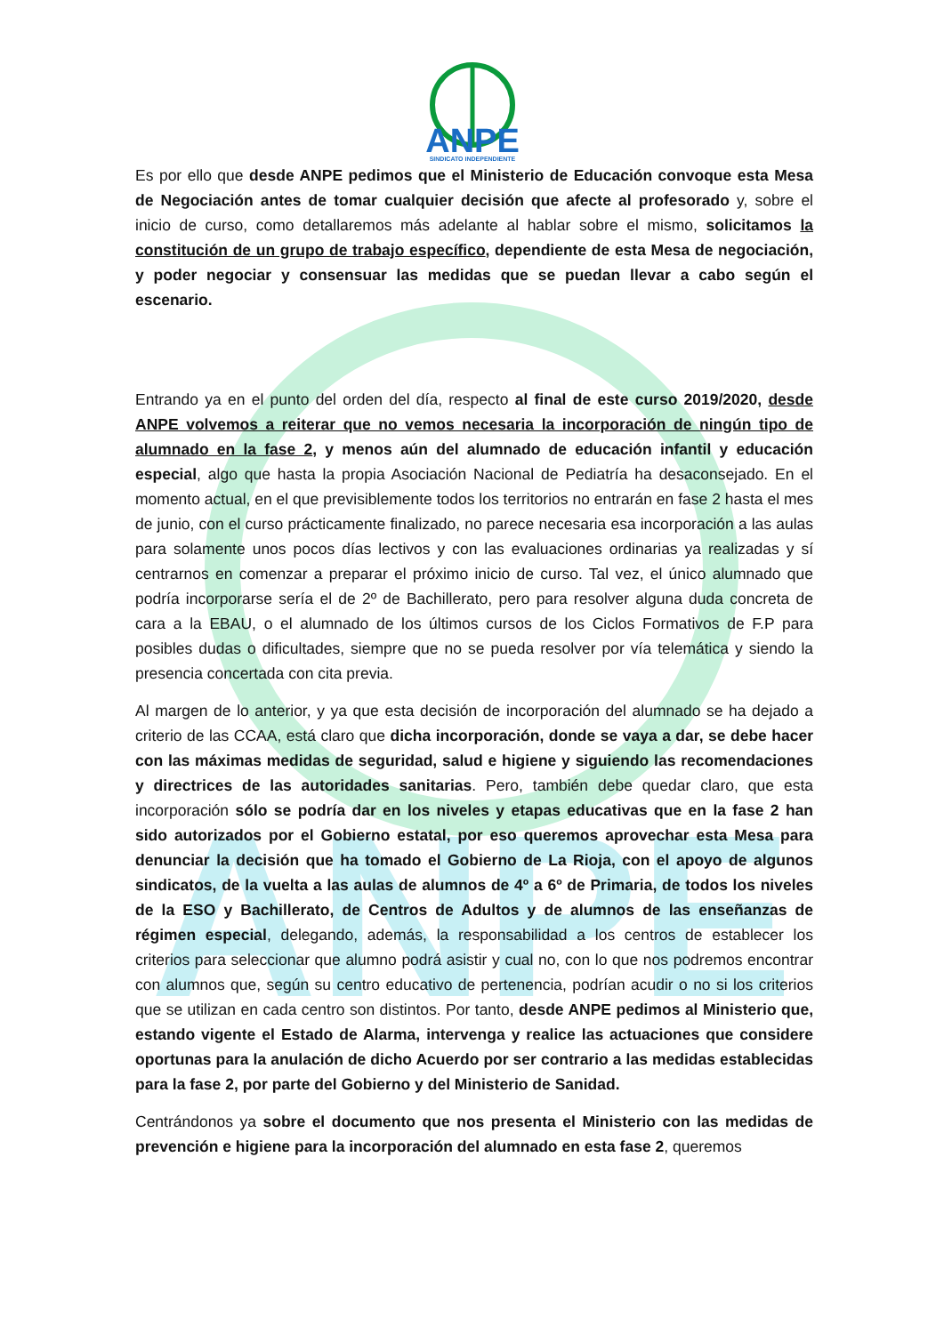ANPE
ANPE
SINDICATO INDEPENDIENTE
Es por ello que desde ANPE pedimos que el Ministerio de Educación convoque esta Mesa de Negociación antes de tomar cualquier decisión que afecte al profesorado y, sobre el inicio de curso, como detallaremos más adelante al hablar sobre el mismo, solicitamos la constitución de un grupo de trabajo específico, dependiente de esta Mesa de negociación, y poder negociar y consensuar las medidas que se puedan llevar a cabo según el escenario.
Entrando ya en el punto del orden del día, respecto al final de este curso 2019/2020, desde ANPE volvemos a reiterar que no vemos necesaria la incorporación de ningún tipo de alumnado en la fase 2, y menos aún del alumnado de educación infantil y educación especial, algo que hasta la propia Asociación Nacional de Pediatría ha desaconsejado. En el momento actual, en el que previsiblemente todos los territorios no entrarán en fase 2 hasta el mes de junio, con el curso prácticamente finalizado, no parece necesaria esa incorporación a las aulas para solamente unos pocos días lectivos y con las evaluaciones ordinarias ya realizadas y sí centrarnos en comenzar a preparar el próximo inicio de curso. Tal vez, el único alumnado que podría incorporarse sería el de 2º de Bachillerato, pero para resolver alguna duda concreta de cara a la EBAU, o el alumnado de los últimos cursos de los Ciclos Formativos de F.P para posibles dudas o dificultades, siempre que no se pueda resolver por vía telemática y siendo la presencia concertada con cita previa.
Al margen de lo anterior, y ya que esta decisión de incorporación del alumnado se ha dejado a criterio de las CCAA, está claro que dicha incorporación, donde se vaya a dar, se debe hacer con las máximas medidas de seguridad, salud e higiene y siguiendo las recomendaciones y directrices de las autoridades sanitarias. Pero, también debe quedar claro, que esta incorporación sólo se podría dar en los niveles y etapas educativas que en la fase 2 han sido autorizados por el Gobierno estatal, por eso queremos aprovechar esta Mesa para denunciar la decisión que ha tomado el Gobierno de La Rioja, con el apoyo de algunos sindicatos, de la vuelta a las aulas de alumnos de 4º a 6º de Primaria, de todos los niveles de la ESO y Bachillerato, de Centros de Adultos y de alumnos de las enseñanzas de régimen especial, delegando, además, la responsabilidad a los centros de establecer los criterios para seleccionar que alumno podrá asistir y cual no, con lo que nos podremos encontrar con alumnos que, según su centro educativo de pertenencia, podrían acudir o no si los criterios que se utilizan en cada centro son distintos. Por tanto, desde ANPE pedimos al Ministerio que, estando vigente el Estado de Alarma, intervenga y realice las actuaciones que considere oportunas para la anulación de dicho Acuerdo por ser contrario a las medidas establecidas para la fase 2, por parte del Gobierno y del Ministerio de Sanidad.
Centrándonos ya sobre el documento que nos presenta el Ministerio con las medidas de prevención e higiene para la incorporación del alumnado en esta fase 2, queremos